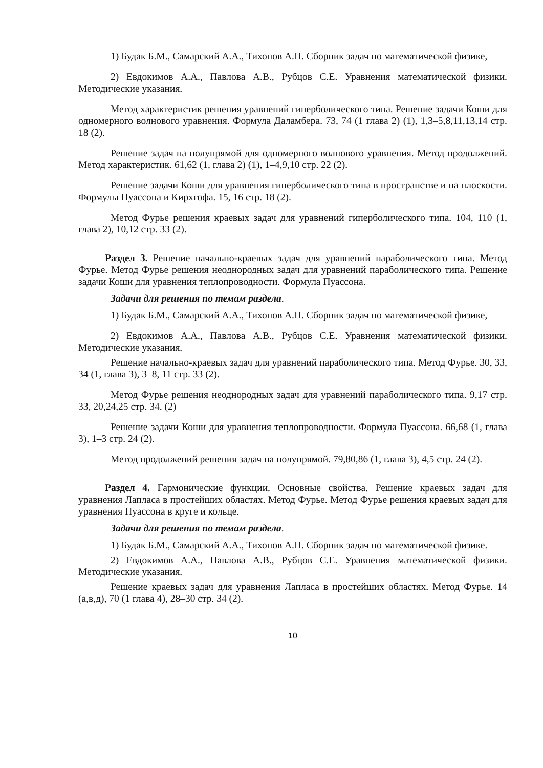1) Будак Б.М., Самарский А.А., Тихонов А.Н. Сборник задач по математической физике,
2) Евдокимов А.А., Павлова А.В., Рубцов С.Е. Уравнения математической физики. Методические указания.
Метод характеристик решения уравнений гиперболического типа. Решение задачи Коши для одномерного волнового уравнения. Формула Даламбера. 73, 74 (1 глава 2) (1), 1,3–5,8,11,13,14 стр. 18 (2).
Решение задач на полупрямой для одномерного волнового уравнения. Метод продолжений. Метод характеристик. 61,62 (1, глава 2) (1), 1–4,9,10 стр. 22 (2).
Решение задачи Коши для уравнения гиперболического типа в пространстве и на плоскости. Формулы Пуассона и Кирхгофа. 15, 16 стр. 18 (2).
Метод Фурье решения краевых задач для уравнений гиперболического типа. 104, 110 (1, глава 2), 10,12 стр. 33 (2).
Раздел 3. Решение начально-краевых задач для уравнений параболического типа. Метод Фурье. Метод Фурье решения неоднородных задач для уравнений параболического типа. Решение задачи Коши для уравнения теплопроводности. Формула Пуассона.
Задачи для решения по темам раздела.
1) Будак Б.М., Самарский А.А., Тихонов А.Н. Сборник задач по математической физике,
2) Евдокимов А.А., Павлова А.В., Рубцов С.Е. Уравнения математической физики. Методические указания.
Решение начально-краевых задач для уравнений параболического типа. Метод Фурье. 30, 33, 34 (1, глава 3), 3–8, 11 стр. 33 (2).
Метод Фурье решения неоднородных задач для уравнений параболического типа. 9,17 стр. 33, 20,24,25 стр. 34. (2)
Решение задачи Коши для уравнения теплопроводности. Формула Пуассона. 66,68 (1, глава 3), 1–3 стр. 24 (2).
Метод продолжений решения задач на полупрямой. 79,80,86 (1, глава 3), 4,5 стр. 24 (2).
Раздел 4. Гармонические функции. Основные свойства. Решение краевых задач для уравнения Лапласа в простейших областях. Метод Фурье. Метод Фурье решения краевых задач для уравнения Пуассона в круге и кольце.
Задачи для решения по темам раздела.
1) Будак Б.М., Самарский А.А., Тихонов А.Н. Сборник задач по математической физике.
2) Евдокимов А.А., Павлова А.В., Рубцов С.Е. Уравнения математической физики. Методические указания.
Решение краевых задач для уравнения Лапласа в простейших областях. Метод Фурье. 14 (а,в,д), 70 (1 глава 4), 28–30 стр. 34 (2).
10